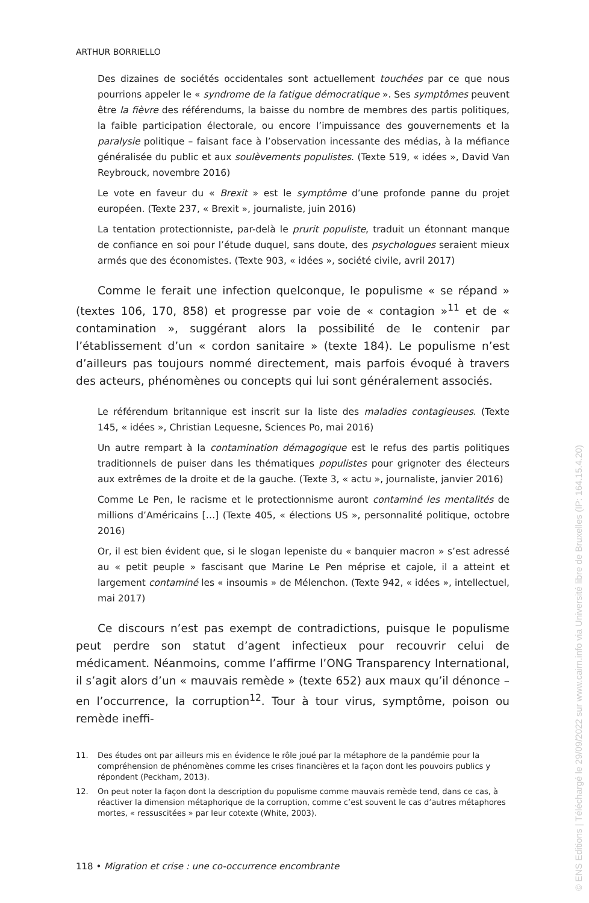ARTHUR BORRIELLO
Des dizaines de sociétés occidentales sont actuellement touchées par ce que nous pourrions appeler le « syndrome de la fatigue démocratique ». Ses symptômes peuvent être la fièvre des référendums, la baisse du nombre de membres des partis politiques, la faible participation électorale, ou encore l’impuissance des gouvernements et la paralysie politique – faisant face à l’observation incessante des médias, à la méfiance généralisée du public et aux soulèvements populistes. (Texte 519, « idées », David Van Reybrouck, novembre 2016)
Le vote en faveur du « Brexit » est le symptôme d’une profonde panne du projet européen. (Texte 237, « Brexit », journaliste, juin 2016)
La tentation protectionniste, par-delà le prurit populiste, traduit un étonnant manque de confiance en soi pour l’étude duquel, sans doute, des psychologues seraient mieux armés que des économistes. (Texte 903, « idées », société civile, avril 2017)
Comme le ferait une infection quelconque, le populisme « se répand » (textes 106, 170, 858) et progresse par voie de « contagion »<sup>11</sup> et de « contamination », suggérant alors la possibilité de le contenir par l’établissement d’un « cordon sanitaire » (texte 184). Le populisme n’est d’ailleurs pas toujours nommé directement, mais parfois évoqué à travers des acteurs, phénomènes ou concepts qui lui sont généralement associés.
Le référendum britannique est inscrit sur la liste des maladies contagieuses. (Texte 145, « idées », Christian Lequesne, Sciences Po, mai 2016)
Un autre rempart à la contamination démagogique est le refus des partis politiques traditionnels de puiser dans les thématiques populistes pour grignoter des électeurs aux extrêmes de la droite et de la gauche. (Texte 3, « actu », journaliste, janvier 2016)
Comme Le Pen, le racisme et le protectionnisme auront contaminé les mentalités de millions d’Américains […] (Texte 405, « élections US », personnalité politique, octobre 2016)
Or, il est bien évident que, si le slogan lepeniste du « banquier macron » s’est adressé au « petit peuple » fascisant que Marine Le Pen méprise et cajole, il a atteint et largement contaminé les « insoumis » de Mélenchon. (Texte 942, « idées », intellectuel, mai 2017)
Ce discours n’est pas exempt de contradictions, puisque le populisme peut perdre son statut d’agent infectieux pour recouvrir celui de médicament. Néanmoins, comme l’affirme l’ONG Transparency International, il s’agit alors d’un « mauvais remède » (texte 652) aux maux qu’il dénonce – en l’occurrence, la corruption<sup>12</sup>. Tour à tour virus, symptôme, poison ou remède ineffi-
11. Des études ont par ailleurs mis en évidence le rôle joué par la métaphore de la pandémie pour la compréhension de phénomènes comme les crises financières et la façon dont les pouvoirs publics y répondent (Peckham, 2013).
12. On peut noter la façon dont la description du populisme comme mauvais remède tend, dans ce cas, à réactiver la dimension métaphorique de la corruption, comme c’est souvent le cas d’autres métaphores mortes, « ressuscitées » par leur cotexte (White, 2003).
118 • Migration et crise : une co-occurrence encombrante
© ENS Editions | Téléchargé le 29/09/2022 sur www.cairn.info via Université libre de Bruxelles (IP: 164.15.4.20)